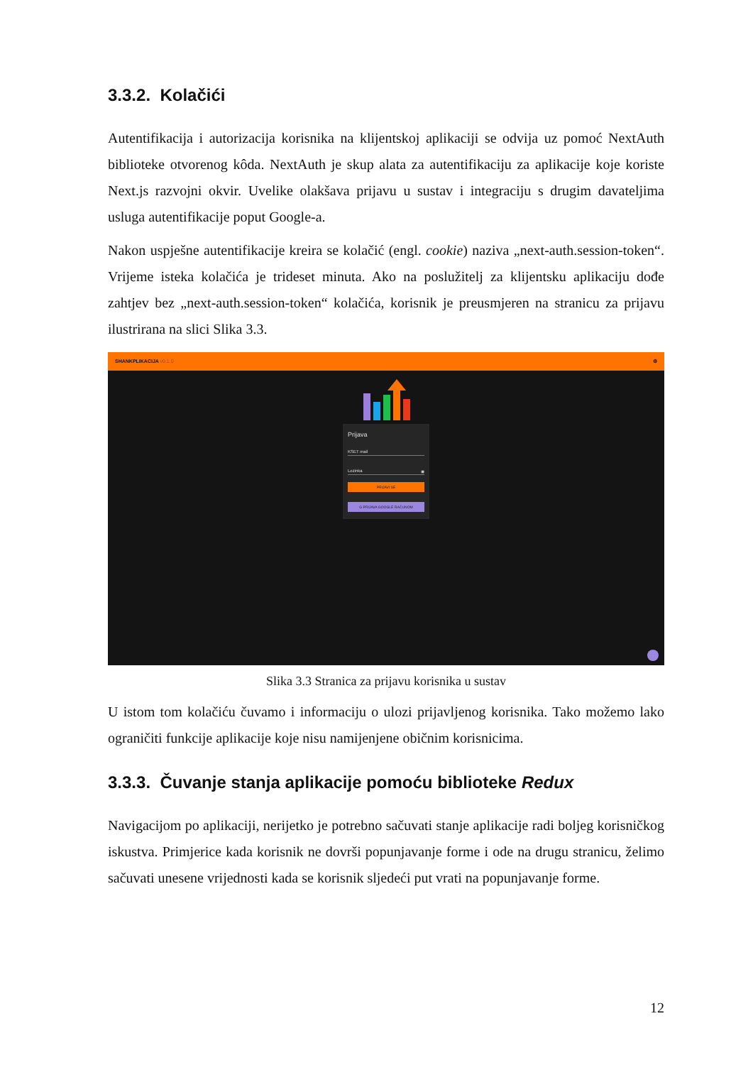3.3.2. Kolačići
Autentifikacija i autorizacija korisnika na klijentskoj aplikaciji se odvija uz pomoć NextAuth biblioteke otvorenog kôda. NextAuth je skup alata za autentifikaciju za aplikacije koje koriste Next.js razvojni okvir. Uvelike olakšava prijavu u sustav i integraciju s drugim davateljima usluga autentifikacije poput Google-a.
Nakon uspješne autentifikacije kreira se kolačić (engl. cookie) naziva „next-auth.session-token“. Vrijeme isteka kolačića je trideset minuta. Ako na poslužitelj za klijentsku aplikaciju dođe zahtjev bez „next-auth.session-token“ kolačića, korisnik je preusmjeren na stranicu za prijavu ilustrirana na slici Slika 3.3.
SHANKPLIKACIJA v0.1.0 ⚙
Prijava
KSET mail
Lozinka ◉
PRIJAVI SE
G PRIJAVA GOOGLE RAČUNOM
Slika 3.3 Stranica za prijavu korisnika u sustav
U istom tom kolačiću čuvamo i informaciju o ulozi prijavljenog korisnika. Tako možemo lako ograničiti funkcije aplikacije koje nisu namijenjene običnim korisnicima.
3.3.3. Čuvanje stanja aplikacije pomoću biblioteke Redux
Navigacijom po aplikaciji, nerijetko je potrebno sačuvati stanje aplikacije radi boljeg korisničkog iskustva. Primjerice kada korisnik ne dovrši popunjavanje forme i ode na drugu stranicu, želimo sačuvati unesene vrijednosti kada se korisnik sljedeći put vrati na popunjavanje forme.
12